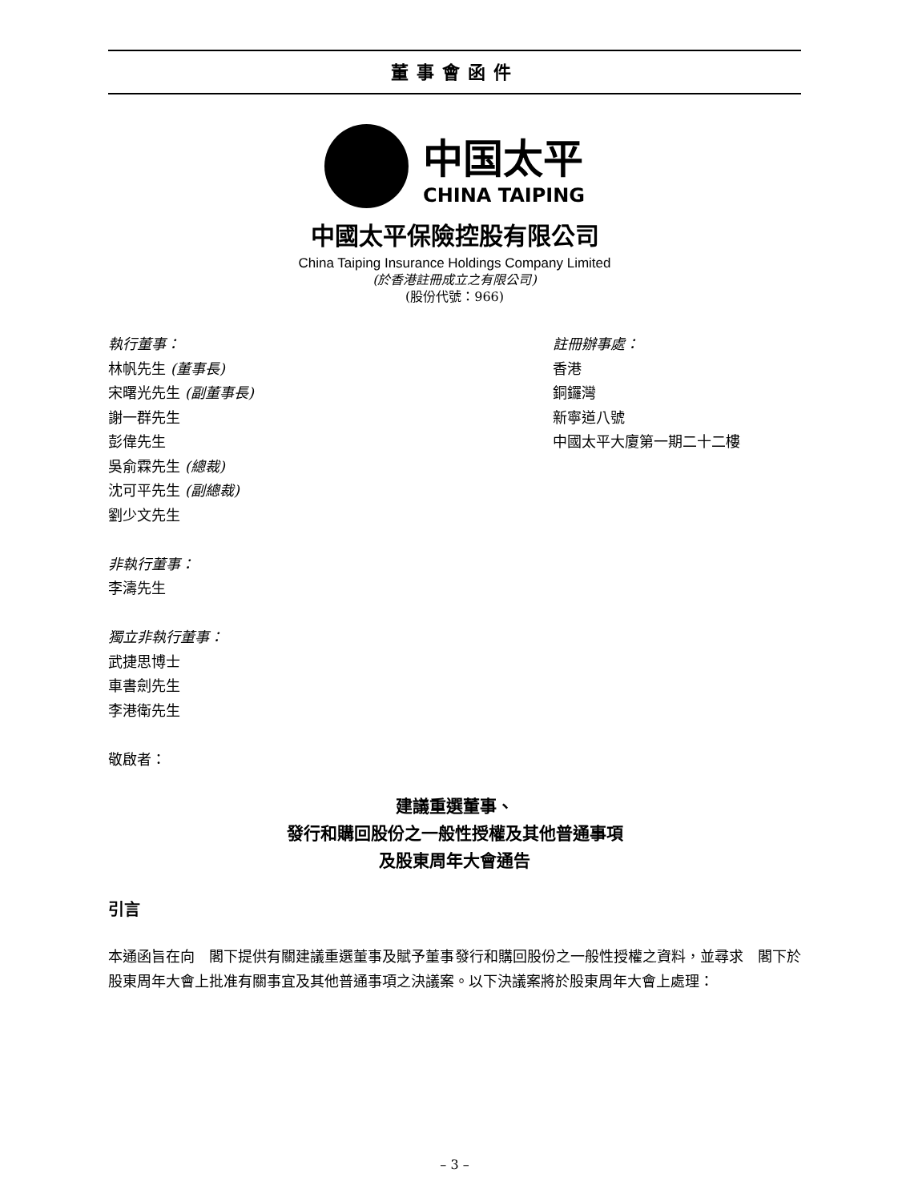董事會函件
中国太平
CHINA TAIPING
中國太平保險控股有限公司
China Taiping Insurance Holdings Company Limited
(於香港註冊成立之有限公司)
(股份代號：966)
執行董事：
林帆先生 (董事長)
宋曙光先生 (副董事長)
謝一群先生
彭偉先生
吳俞霖先生 (總裁)
沈可平先生 (副總裁)
劉少文先生
非執行董事：
李濤先生
獨立非執行董事：
武捷思博士
車書劍先生
李港衛先生
敬啟者：
註冊辦事處：
香港
銅鑼灣
新寧道八號
中國太平大廈第一期二十二樓
建議重選董事、
發行和購回股份之一般性授權及其他普通事項
及股東周年大會通告
引言
本通函旨在向　閣下提供有關建議重選董事及賦予董事發行和購回股份之一般性授權之資料，並尋求　閣下於股東周年大會上批准有關事宜及其他普通事項之決議案。以下決議案將於股東周年大會上處理：
– 3 –